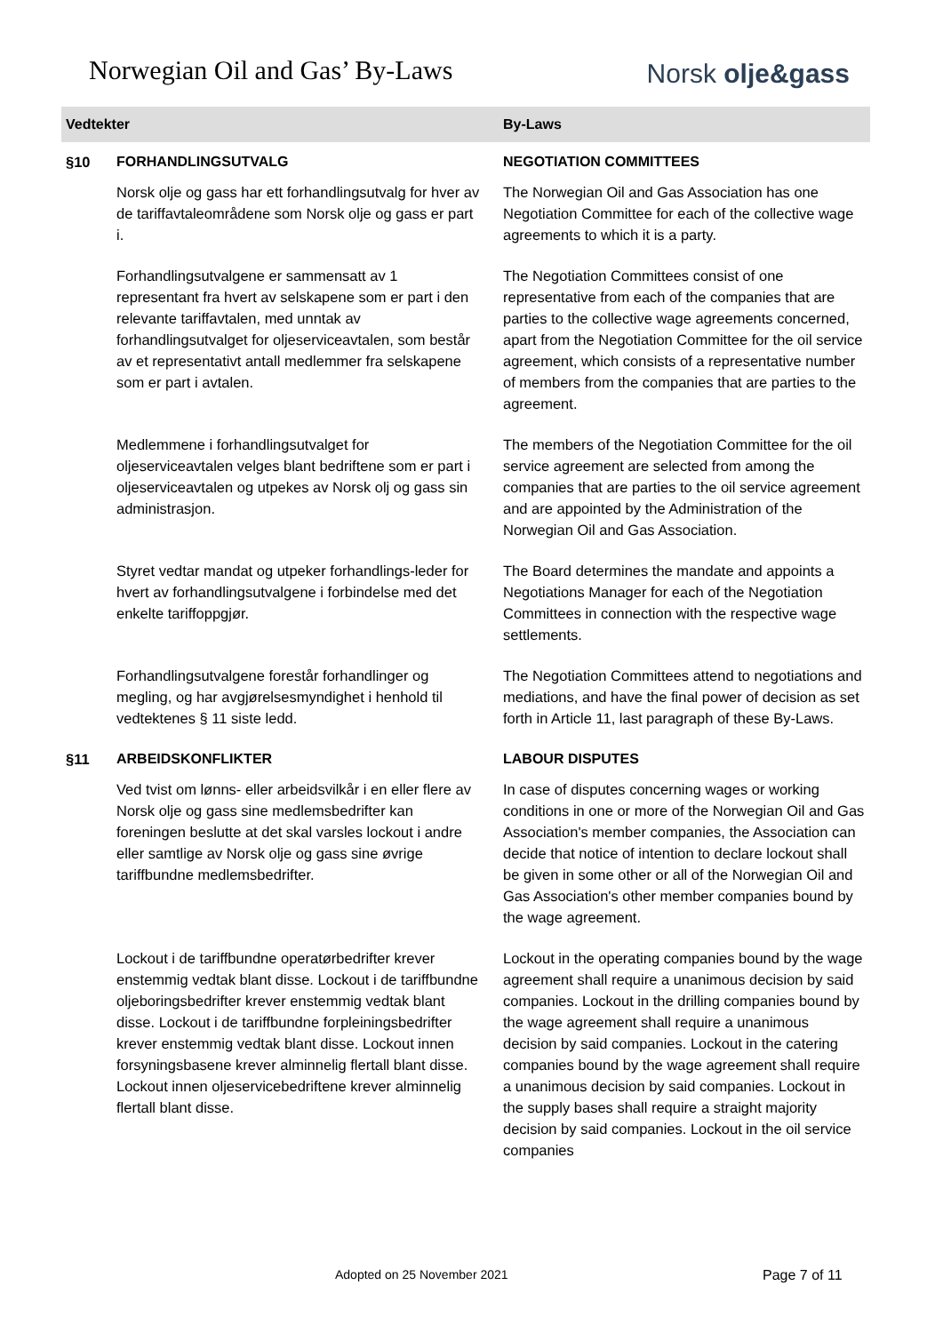Norwegian Oil and Gas’ By-Laws
Norsk olje&gass
| Vedtekter | | By-Laws |
| --- | --- | --- |
| §10 | FORHANDLINGSUTVALG | NEGOTIATION COMMITTEES |
| | Norsk olje og gass har ett forhandlingsutvalg for hver av de tariffavtaleområdene som Norsk olje og gass er part i. | The Norwegian Oil and Gas Association has one Negotiation Committee for each of the collective wage agreements to which it is a party. |
| | Forhandlingsutvalgene er sammensatt av 1 representant fra hvert av selskapene som er part i den relevante tariffavtalen, med unntak av forhandlingsutvalget for oljeserviceavtalen, som består av et representativt antall medlemmer fra selskapene som er part i avtalen. | The Negotiation Committees consist of one representative from each of the companies that are parties to the collective wage agreements concerned, apart from the Negotiation Committee for the oil service agreement, which consists of a representative number of members from the companies that are parties to the agreement. |
| | Medlemmene i forhandlingsutvalget for oljeserviceavtalen velges blant bedriftene som er part i oljeserviceavtalen og utpekes av Norsk olj og gass sin administrasjon. | The members of the Negotiation Committee for the oil service agreement are selected from among the companies that are parties to the oil service agreement and are appointed by the Administration of the Norwegian Oil and Gas Association. |
| | Styret vedtar mandat og utpeker forhandlings-leder for hvert av forhandlingsutvalgene i forbindelse med det enkelte tariffoppgjør. | The Board determines the mandate and appoints a Negotiations Manager for each of the Negotiation Committees in connection with the respective wage settlements. |
| | Forhandlingsutvalgene forestår forhandlinger og megling, og har avgjørelsesmyndighet i henhold til vedtektenes § 11 siste ledd. | The Negotiation Committees attend to negotiations and mediations, and have the final power of decision as set forth in Article 11, last paragraph of these By-Laws. |
| §11 | ARBEIDSKONFLIKTER | LABOUR DISPUTES |
| | Ved tvist om lønns- eller arbeidsvilkår i en eller flere av Norsk olje og gass sine medlemsbedrifter kan foreningen beslutte at det skal varsles lockout i andre eller samtlige av Norsk olje og gass sine øvrige tariffbundne medlemsbedrifter. | In case of disputes concerning wages or working conditions in one or more of the Norwegian Oil and Gas Association's member companies, the Association can decide that notice of intention to declare lockout shall be given in some other or all of the Norwegian Oil and Gas Association's other member companies bound by the wage agreement. |
| | Lockout i de tariffbundne operatørbedrifter krever enstemmig vedtak blant disse. Lockout i de tariffbundne oljeboringsbedrifter krever enstemmig vedtak blant disse. Lockout i de tariffbundne forpleiningsbedrifter krever enstemmig vedtak blant disse. Lockout innen forsyningsbasene krever alminnelig flertall blant disse. Lockout innen oljeservicebedriftene krever alminnelig flertall blant disse. | Lockout in the operating companies bound by the wage agreement shall require a unanimous decision by said companies. Lockout in the drilling companies bound by the wage agreement shall require a unanimous decision by said companies. Lockout in the catering companies bound by the wage agreement shall require a unanimous decision by said companies. Lockout in the supply bases shall require a straight majority decision by said companies. Lockout in the oil service companies |
Adopted on 25 November 2021 Page 7 of 11